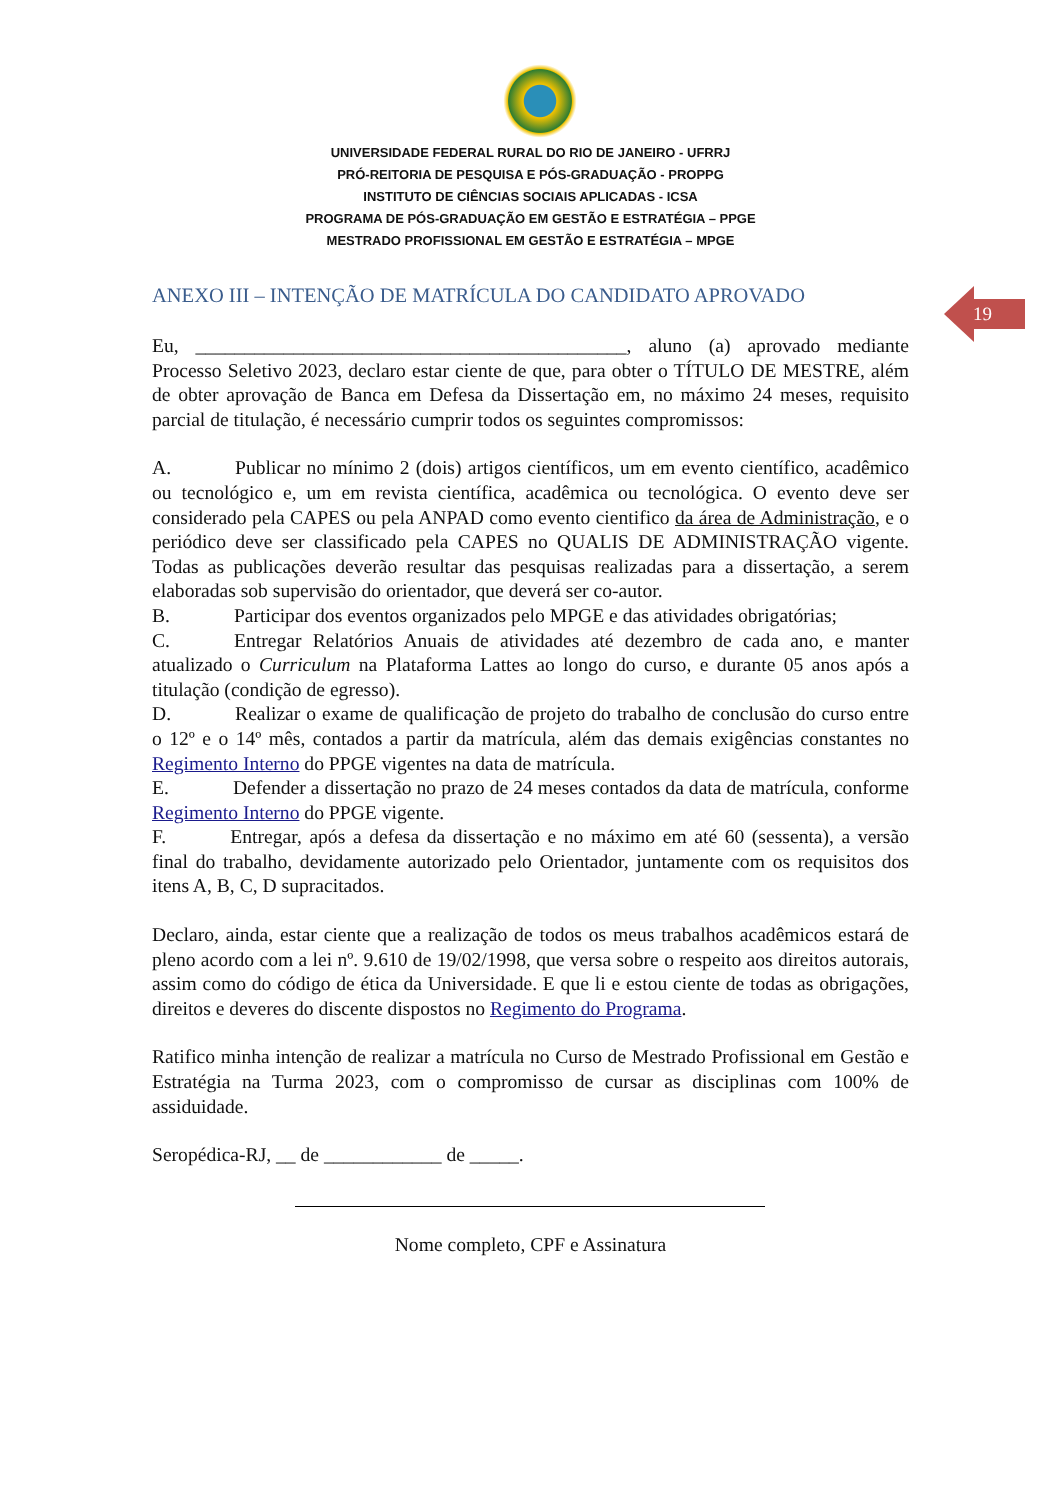UNIVERSIDADE FEDERAL RURAL DO RIO DE JANEIRO - UFRRJ
PRÓ-REITORIA DE PESQUISA E PÓS-GRADUAÇÃO - PROPPG
INSTITUTO DE CIÊNCIAS SOCIAIS APLICADAS - ICSA
PROGRAMA DE PÓS-GRADUAÇÃO EM GESTÃO E ESTRATÉGIA – PPGE
MESTRADO PROFISSIONAL EM GESTÃO E ESTRATÉGIA – MPGE
ANEXO III – INTENÇÃO DE MATRÍCULA DO CANDIDATO APROVADO
19
Eu, ____________________________________________, aluno (a) aprovado mediante Processo Seletivo 2023, declaro estar ciente de que, para obter o TÍTULO DE MESTRE, além de obter aprovação de Banca em Defesa da Dissertação em, no máximo 24 meses, requisito parcial de titulação, é necessário cumprir todos os seguintes compromissos:
A. Publicar no mínimo 2 (dois) artigos científicos, um em evento científico, acadêmico ou tecnológico e, um em revista científica, acadêmica ou tecnológica. O evento deve ser considerado pela CAPES ou pela ANPAD como evento cientifico da área de Administração, e o periódico deve ser classificado pela CAPES no QUALIS DE ADMINISTRAÇÃO vigente. Todas as publicações deverão resultar das pesquisas realizadas para a dissertação, a serem elaboradas sob supervisão do orientador, que deverá ser co-autor.
B. Participar dos eventos organizados pelo MPGE e das atividades obrigatórias;
C. Entregar Relatórios Anuais de atividades até dezembro de cada ano, e manter atualizado o Curriculum na Plataforma Lattes ao longo do curso, e durante 05 anos após a titulação (condição de egresso).
D. Realizar o exame de qualificação de projeto do trabalho de conclusão do curso entre o 12º e o 14º mês, contados a partir da matrícula, além das demais exigências constantes no Regimento Interno do PPGE vigentes na data de matrícula.
E. Defender a dissertação no prazo de 24 meses contados da data de matrícula, conforme Regimento Interno do PPGE vigente.
F. Entregar, após a defesa da dissertação e no máximo em até 60 (sessenta), a versão final do trabalho, devidamente autorizado pelo Orientador, juntamente com os requisitos dos itens A, B, C, D supracitados.
Declaro, ainda, estar ciente que a realização de todos os meus trabalhos acadêmicos estará de pleno acordo com a lei nº. 9.610 de 19/02/1998, que versa sobre o respeito aos direitos autorais, assim como do código de ética da Universidade. E que li e estou ciente de todas as obrigações, direitos e deveres do discente dispostos no Regimento do Programa.
Ratifico minha intenção de realizar a matrícula no Curso de Mestrado Profissional em Gestão e Estratégia na Turma 2023, com o compromisso de cursar as disciplinas com 100% de assiduidade.
Seropédica-RJ, __ de ____________ de _____.
Nome completo, CPF e Assinatura